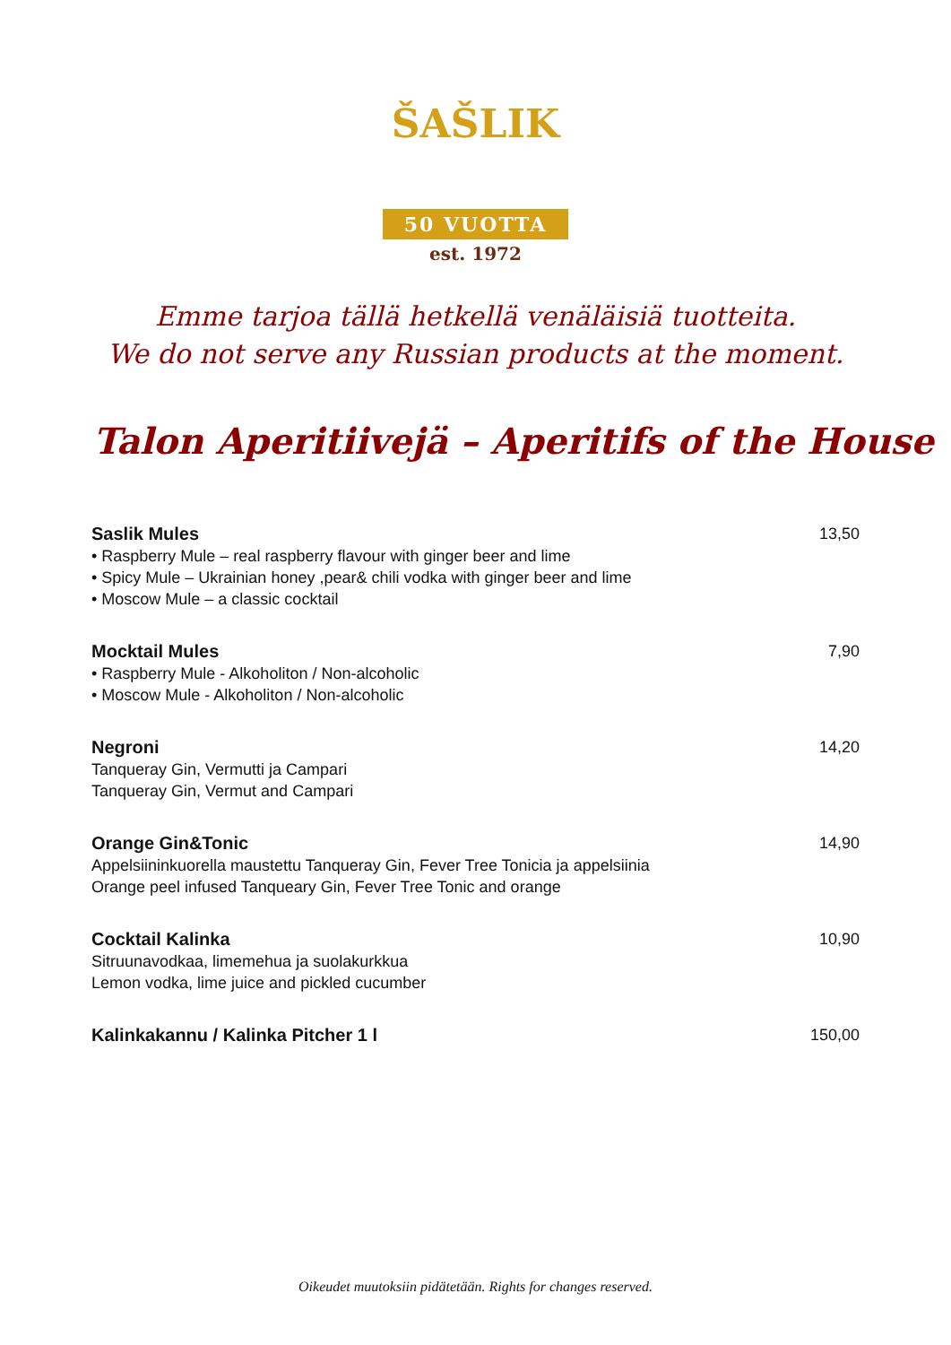ŠAŠLIK
50 VUOTTA
est. 1972
Emme tarjoa tällä hetkellä venäläisiä tuotteita.
We do not serve any Russian products at the moment.
Talon Aperitiivejä – Aperitifs of the House
Saslik Mules
• Raspberry Mule – real raspberry flavour with ginger beer and lime
• Spicy Mule – Ukrainian honey ,pear& chili vodka with ginger beer and lime
• Moscow Mule – a classic cocktail
13,50
Mocktail Mules
• Raspberry Mule - Alkoholiton / Non-alcoholic
• Moscow Mule - Alkoholiton / Non-alcoholic
7,90
Negroni
Tanqueray Gin, Vermutti ja Campari
Tanqueray Gin, Vermut and Campari
14,20
Orange Gin&Tonic
Appelsiininkuorella maustettu Tanqueray Gin, Fever Tree Tonicia ja appelsiinia
Orange peel infused Tanqueary Gin, Fever Tree Tonic and orange
14,90
Cocktail Kalinka
Sitruunavodkaa, limemehua ja suolakurkkua
Lemon vodka, lime juice and pickled cucumber
10,90
Kalinkakannu / Kalinka Pitcher 1 l
150,00
Oikeudet muutoksiin pidätetään. Rights for changes reserved.